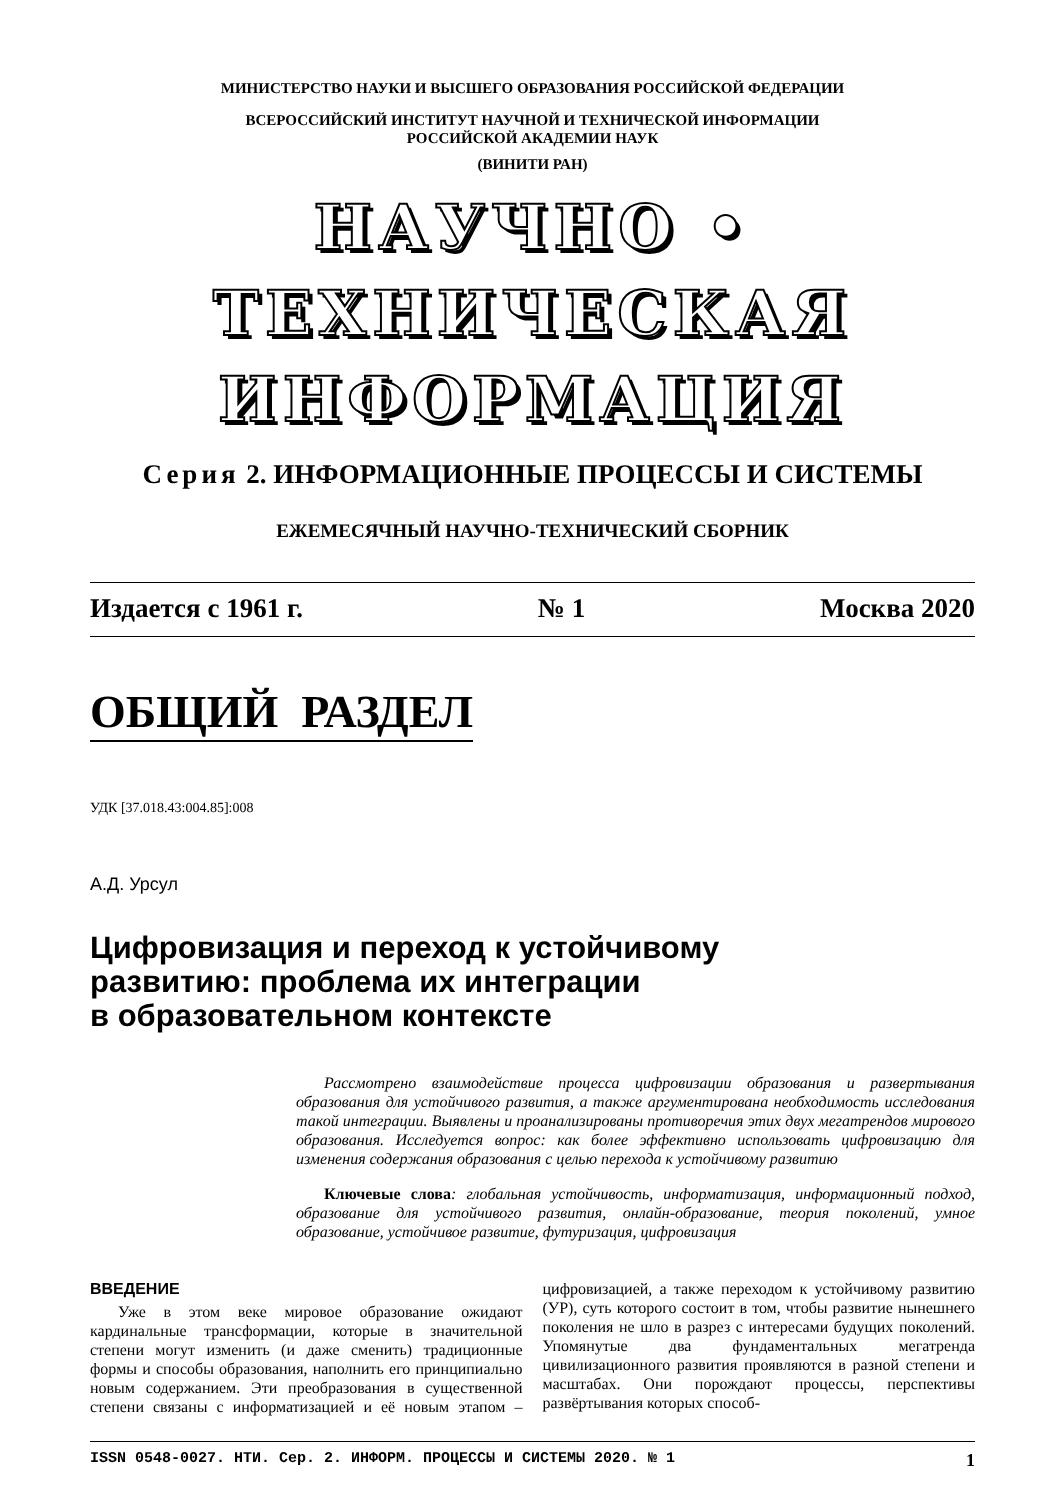МИНИСТЕРСТВО НАУКИ И ВЫСШЕГО ОБРАЗОВАНИЯ РОССИЙСКОЙ ФЕДЕРАЦИИ
ВСЕРОССИЙСКИЙ ИНСТИТУТ НАУЧНОЙ И ТЕХНИЧЕСКОЙ ИНФОРМАЦИИ
РОССИЙСКОЙ АКАДЕМИИ НАУК
(ВИНИТИ РАН)
НАУЧНО • ТЕХНИЧЕСКАЯ
ИНФОРМАЦИЯ
Серия 2. ИНФОРМАЦИОННЫЕ ПРОЦЕССЫ И СИСТЕМЫ
ЕЖЕМЕСЯЧНЫЙ НАУЧНО-ТЕХНИЧЕСКИЙ СБОРНИК
Издается с 1961 г. № 1 Москва 2020
ОБЩИЙ РАЗДЕЛ
УДК [37.018.43:004.85]:008
А.Д. Урсул
Цифровизация и переход к устойчивому
развитию: проблема их интеграции
в образовательном контексте
Рассмотрено взаимодействие процесса цифровизации образования и развертывания образования для устойчивого развития, а также аргументирована необходимость исследования такой интеграции. Выявлены и проанализированы противоречия этих двух мегатрендов мирового образования. Исследуется вопрос: как более эффективно использовать цифровизацию для изменения содержания образования с целью перехода к устойчивому развитию
Ключевые слова: глобальная устойчивость, информатизация, информационный подход, образование для устойчивого развития, онлайн-образование, теория поколений, умное образование, устойчивое развитие, футуризация, цифровизация
ВВЕДЕНИЕ
Уже в этом веке мировое образование ожидают кардинальные трансформации, которые в значительной степени могут изменить (и даже сменить) традиционные формы и способы образования, наполнить его принципиально новым содержанием. Эти преобразования в существенной степени связаны с информатизацией и её новым этапом – цифровизацией, а также переходом к устойчивому развитию (УР), суть которого состоит в том, чтобы развитие нынешнего поколения не шло в разрез с интересами будущих поколений. Упомянутые два фундаментальных мегатренда цивилизационного развития проявляются в разной степени и масштабах. Они порождают процессы, перспективы развёртывания которых способ-
ISSN 0548-0027. НТИ. Сер. 2. ИНФОРМ. ПРОЦЕССЫ И СИСТЕМЫ 2020. № 1 1